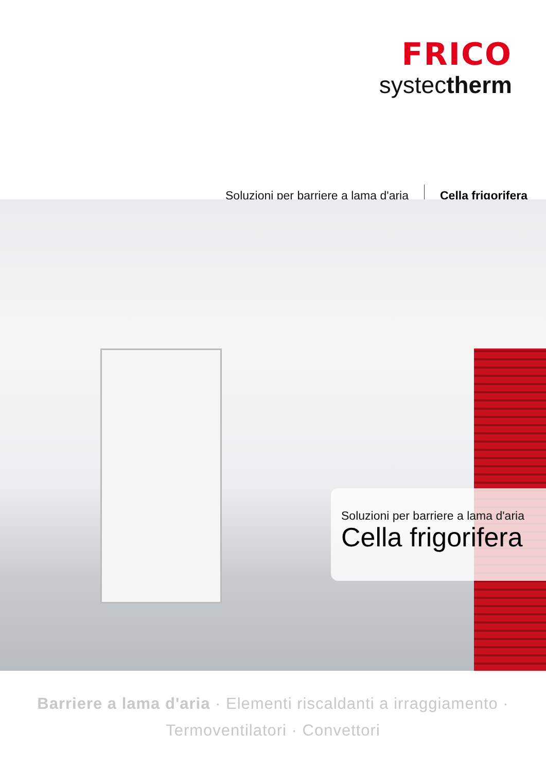FRICO
systectherm
Soluzioni per barriere a lama d'aria Cella frigorifera
Soluzioni per barriere a lama d'aria
Cella frigorifera
Barriere a lama d'aria · Elementi riscaldanti a irraggiamento ·
Termoventilatori · Convettori